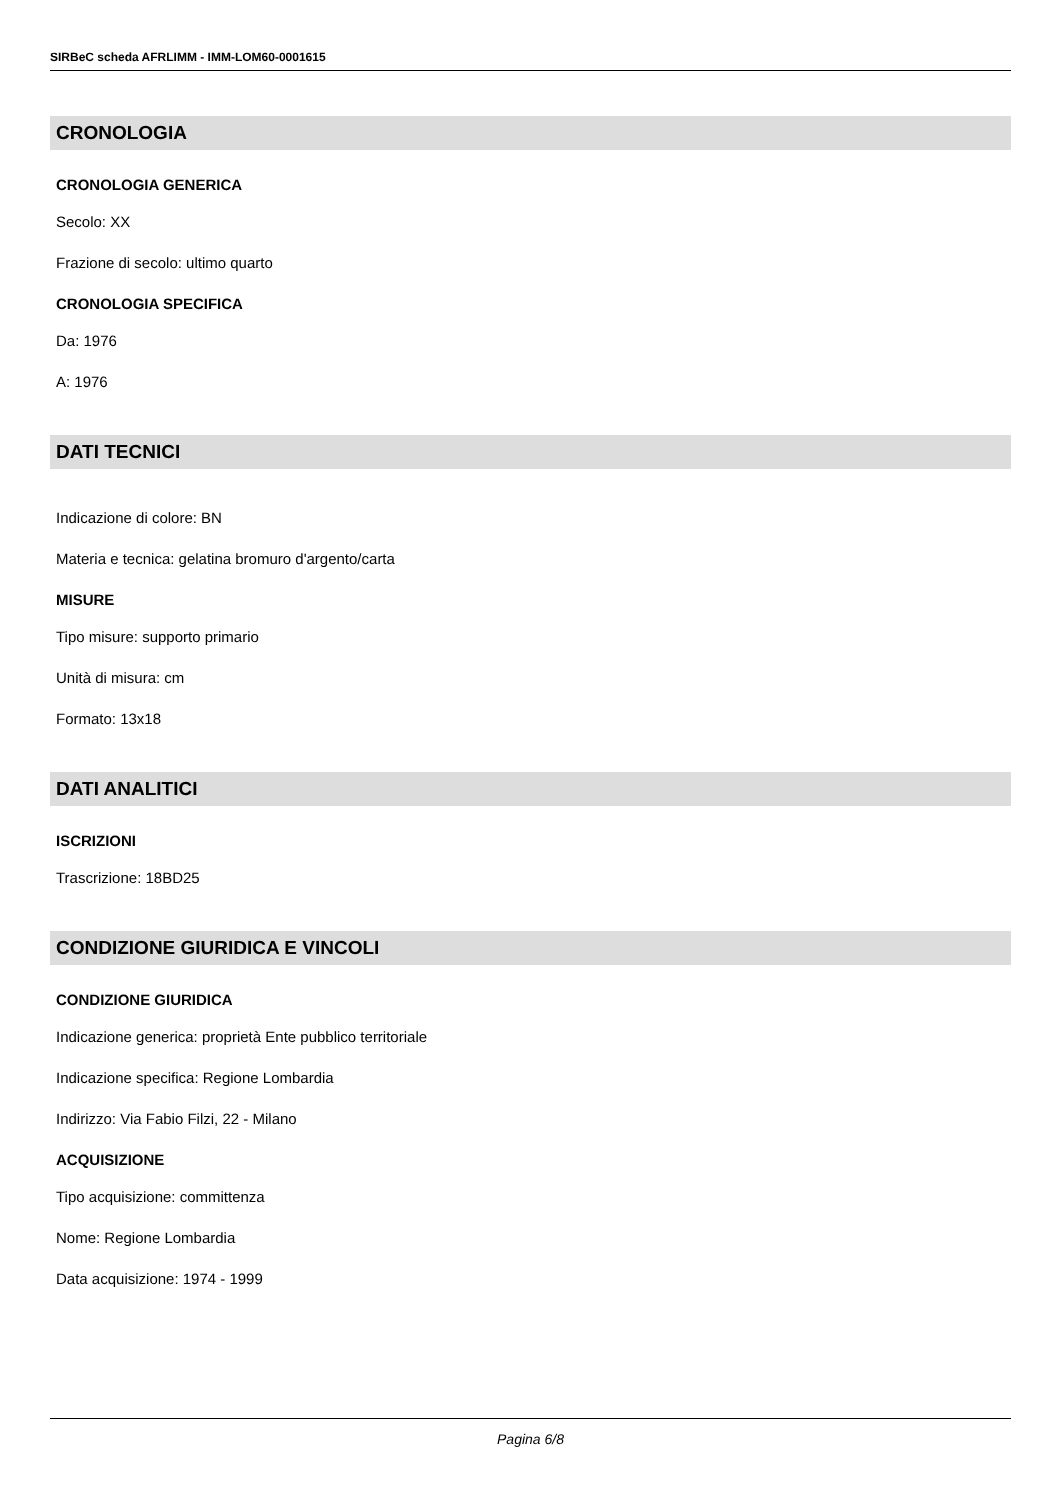SIRBeC scheda AFRLIMM - IMM-LOM60-0001615
CRONOLOGIA
CRONOLOGIA GENERICA
Secolo: XX
Frazione di secolo: ultimo quarto
CRONOLOGIA SPECIFICA
Da: 1976
A: 1976
DATI TECNICI
Indicazione di colore: BN
Materia e tecnica: gelatina bromuro d'argento/carta
MISURE
Tipo misure: supporto primario
Unità di misura: cm
Formato: 13x18
DATI ANALITICI
ISCRIZIONI
Trascrizione: 18BD25
CONDIZIONE GIURIDICA E VINCOLI
CONDIZIONE GIURIDICA
Indicazione generica: proprietà Ente pubblico territoriale
Indicazione specifica: Regione Lombardia
Indirizzo: Via Fabio Filzi, 22 - Milano
ACQUISIZIONE
Tipo acquisizione: committenza
Nome: Regione Lombardia
Data acquisizione: 1974 - 1999
Pagina 6/8